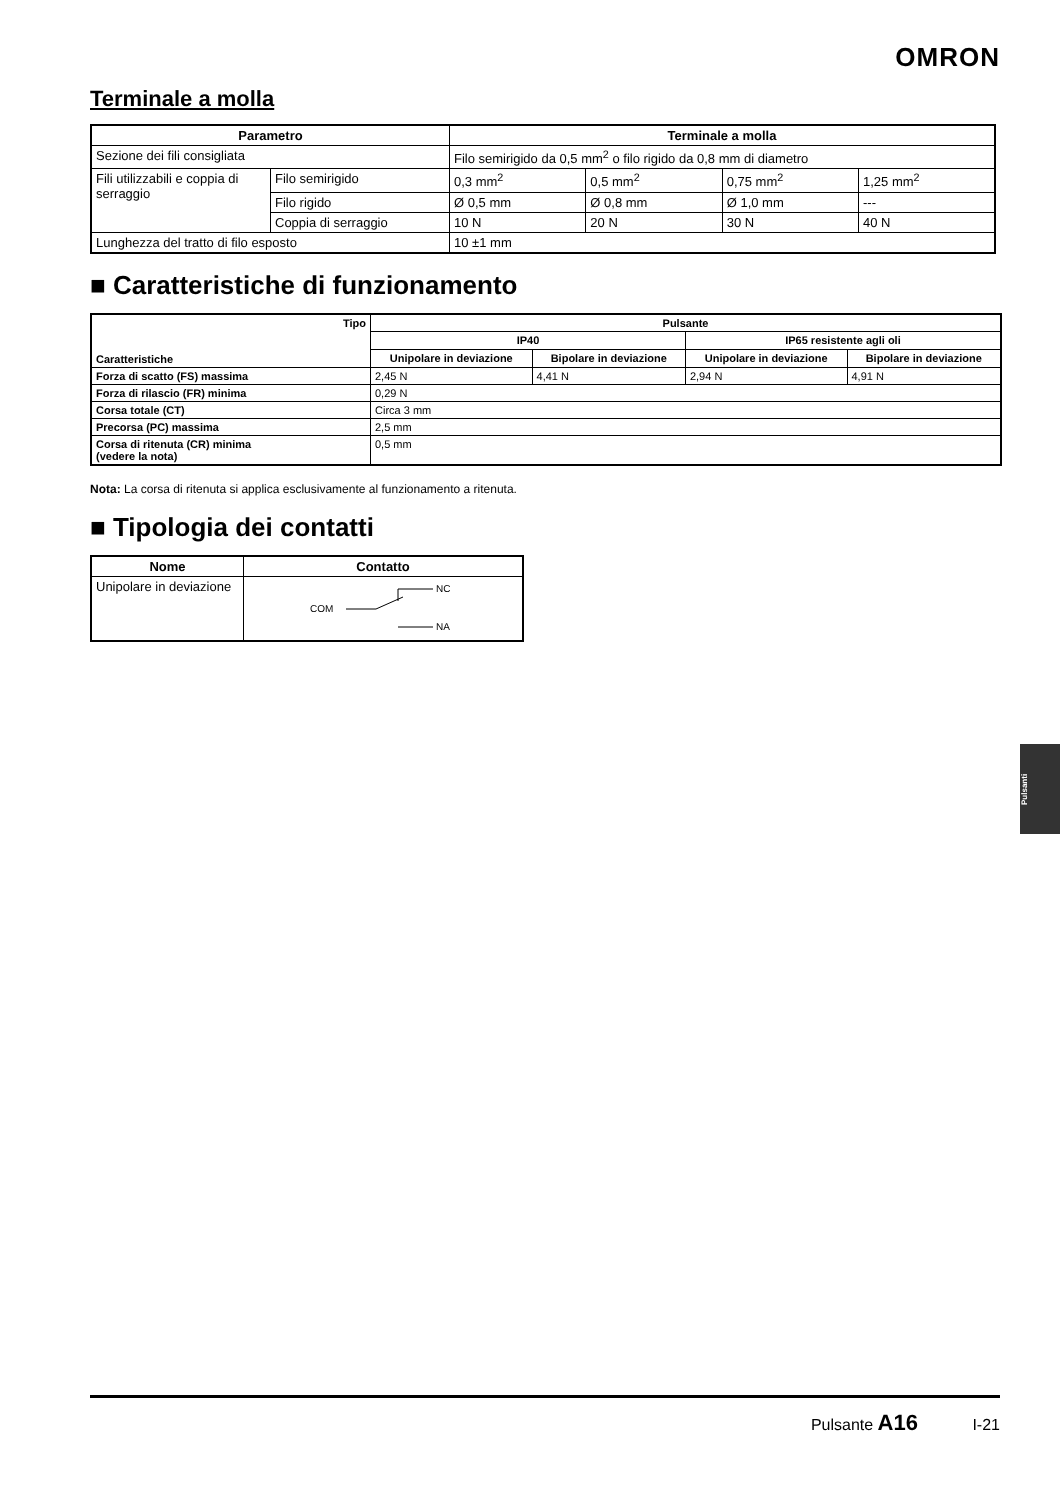OMRON
Terminale a molla
| Parametro | | Terminale a molla | | | |
| --- | --- | --- | --- | --- | --- |
| Sezione dei fili consigliata | | Filo semirigido da 0,5 mm<sup>2</sup> o filo rigido da 0,8 mm di diametro | | | |
| Fili utilizzabili e coppia di serraggio | Filo semirigido | 0,3 mm<sup>2</sup> | 0,5 mm<sup>2</sup> | 0,75 mm<sup>2</sup> | 1,25 mm<sup>2</sup> |
| | Filo rigido | Ø 0,5 mm | Ø 0,8 mm | Ø 1,0 mm | --- |
| | Coppia di serraggio | 10 N | 20 N | 30 N | 40 N |
| Lunghezza del tratto di filo esposto | | 10 ±1 mm | | | |
■ Caratteristiche di funzionamento
| Tipo Caratteristiche | Pulsante | | | |
| --- | --- | --- | --- | --- |
| | IP40 | | IP65 resistente agli oli | |
| | Unipolare in deviazione | Bipolare in deviazione | Unipolare in deviazione | Bipolare in deviazione |
| Forza di scatto (FS) massima | 2,45 N | 4,41 N | 2,94 N | 4,91 N |
| Forza di rilascio (FR) minima | 0,29 N | | | |
| Corsa totale (CT) | Circa 3 mm | | | |
| Precorsa (PC) massima | 2,5 mm | | | |
| Corsa di ritenuta (CR) minima (vedere la nota) | 0,5 mm | | | |
Nota: La corsa di ritenuta si applica esclusivamente al funzionamento a ritenuta.
■ Tipologia dei contatti
| Nome | Contatto |
| --- | --- |
| Unipolare in deviazione | COM NC NA |
Pulsanti
Pulsante A16 I-21